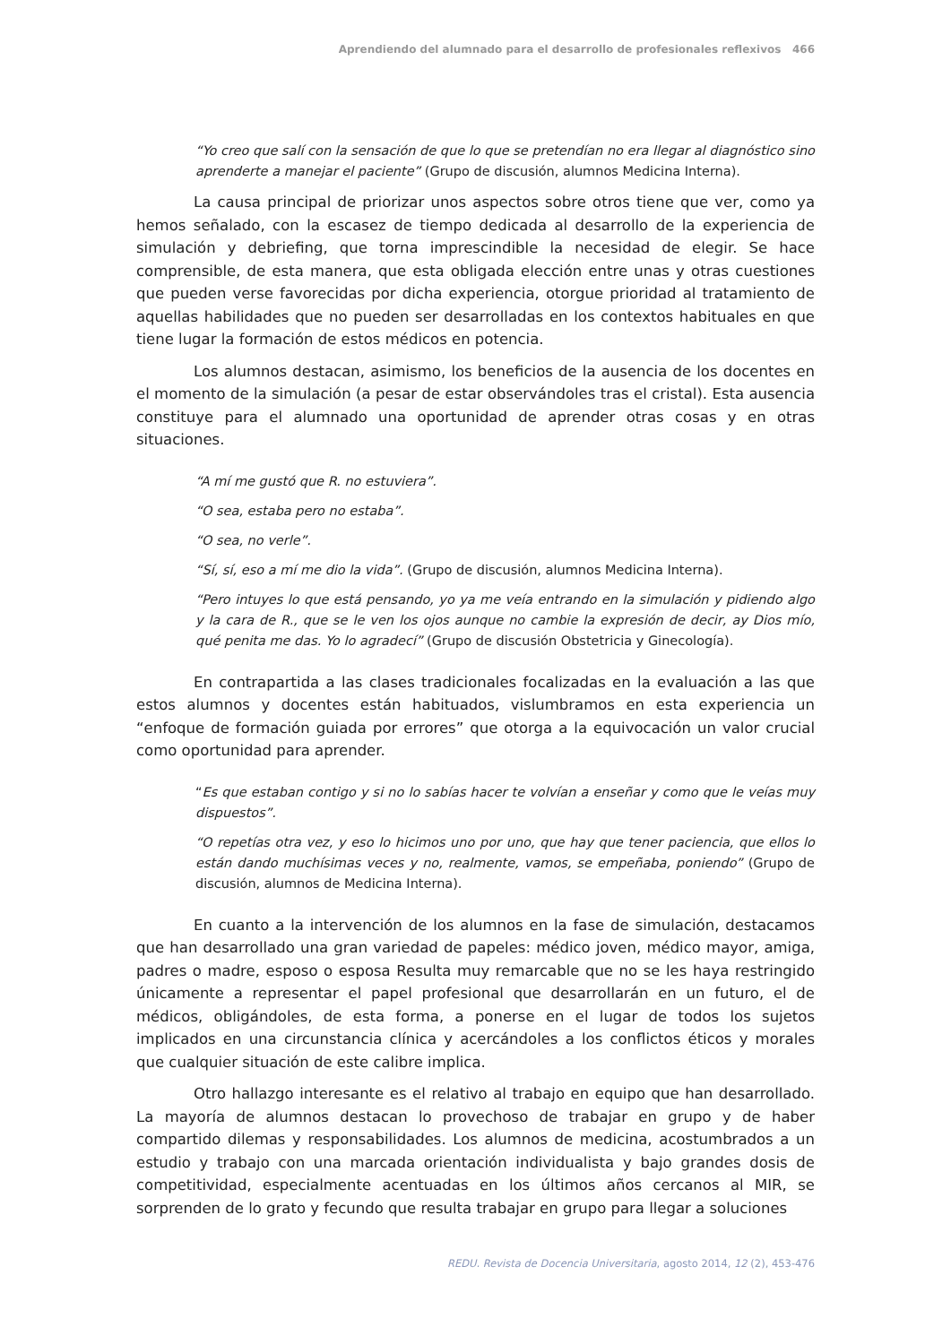Aprendiendo del alumnado para el desarrollo de profesionales reflexivos 466
“Yo creo que salí con la sensación de que lo que se pretendían no era llegar al diagnóstico sino aprenderte a manejar el paciente” (Grupo de discusión, alumnos Medicina Interna).
La causa principal de priorizar unos aspectos sobre otros tiene que ver, como ya hemos señalado, con la escasez de tiempo dedicada al desarrollo de la experiencia de simulación y debriefing, que torna imprescindible la necesidad de elegir. Se hace comprensible, de esta manera, que esta obligada elección entre unas y otras cuestiones que pueden verse favorecidas por dicha experiencia, otorgue prioridad al tratamiento de aquellas habilidades que no pueden ser desarrolladas en los contextos habituales en que tiene lugar la formación de estos médicos en potencia.
Los alumnos destacan, asimismo, los beneficios de la ausencia de los docentes en el momento de la simulación (a pesar de estar observándoles tras el cristal). Esta ausencia constituye para el alumnado una oportunidad de aprender otras cosas y en otras situaciones.
“A mí me gustó que R. no estuviera”.
“O sea, estaba pero no estaba”.
“O sea, no verle”.
“Sí, sí, eso a mí me dio la vida”. (Grupo de discusión, alumnos Medicina Interna).
“Pero intuyes lo que está pensando, yo ya me veía entrando en la simulación y pidiendo algo y la cara de R., que se le ven los ojos aunque no cambie la expresión de decir, ay Dios mío, qué penita me das. Yo lo agradecí” (Grupo de discusión Obstetricia y Ginecología).
En contrapartida a las clases tradicionales focalizadas en la evaluación a las que estos alumnos y docentes están habituados, vislumbramos en esta experiencia un “enfoque de formación guiada por errores” que otorga a la equivocación un valor crucial como oportunidad para aprender.
“Es que estaban contigo y si no lo sabías hacer te volvían a enseñar y como que le veías muy dispuestos”.
“O repetías otra vez, y eso lo hicimos uno por uno, que hay que tener paciencia, que ellos lo están dando muchísimas veces y no, realmente, vamos, se empeñaba, poniendo” (Grupo de discusión, alumnos de Medicina Interna).
En cuanto a la intervención de los alumnos en la fase de simulación, destacamos que han desarrollado una gran variedad de papeles: médico joven, médico mayor, amiga, padres o madre, esposo o esposa Resulta muy remarcable que no se les haya restringido únicamente a representar el papel profesional que desarrollarán en un futuro, el de médicos, obligándoles, de esta forma, a ponerse en el lugar de todos los sujetos implicados en una circunstancia clínica y acercándoles a los conflictos éticos y morales que cualquier situación de este calibre implica.
Otro hallazgo interesante es el relativo al trabajo en equipo que han desarrollado. La mayoría de alumnos destacan lo provechoso de trabajar en grupo y de haber compartido dilemas y responsabilidades. Los alumnos de medicina, acostumbrados a un estudio y trabajo con una marcada orientación individualista y bajo grandes dosis de competitividad, especialmente acentuadas en los últimos años cercanos al MIR, se sorprenden de lo grato y fecundo que resulta trabajar en grupo para llegar a soluciones
REDU. Revista de Docencia Universitaria, agosto 2014, 12 (2), 453-476